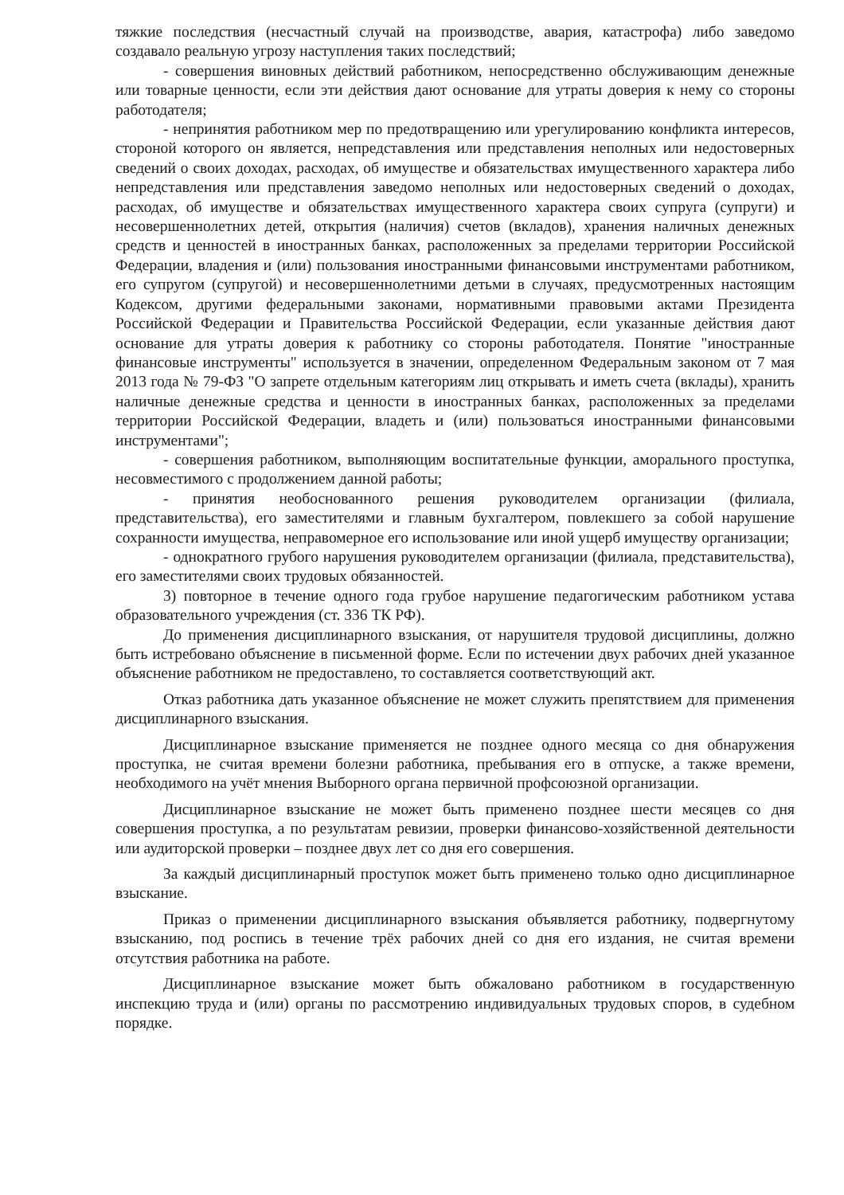тяжкие последствия (несчастный случай на производстве, авария, катастрофа) либо заведомо создавало реальную угрозу наступления таких последствий;
- совершения виновных действий работником, непосредственно обслуживающим денежные или товарные ценности, если эти действия дают основание для утраты доверия к нему со стороны работодателя;
- непринятия работником мер по предотвращению или урегулированию конфликта интересов, стороной которого он является, непредставления или представления неполных или недостоверных сведений о своих доходах, расходах, об имуществе и обязательствах имущественного характера либо непредставления или представления заведомо неполных или недостоверных сведений о доходах, расходах, об имуществе и обязательствах имущественного характера своих супруга (супруги) и несовершеннолетних детей, открытия (наличия) счетов (вкладов), хранения наличных денежных средств и ценностей в иностранных банках, расположенных за пределами территории Российской Федерации, владения и (или) пользования иностранными финансовыми инструментами работником, его супругом (супругой) и несовершеннолетними детьми в случаях, предусмотренных настоящим Кодексом, другими федеральными законами, нормативными правовыми актами Президента Российской Федерации и Правительства Российской Федерации, если указанные действия дают основание для утраты доверия к работнику со стороны работодателя. Понятие "иностранные финансовые инструменты" используется в значении, определенном Федеральным законом от 7 мая 2013 года № 79-ФЗ "О запрете отдельным категориям лиц открывать и иметь счета (вклады), хранить наличные денежные средства и ценности в иностранных банках, расположенных за пределами территории Российской Федерации, владеть и (или) пользоваться иностранными финансовыми инструментами";
- совершения работником, выполняющим воспитательные функции, аморального проступка, несовместимого с продолжением данной работы;
- принятия необоснованного решения руководителем организации (филиала, представительства), его заместителями и главным бухгалтером, повлекшего за собой нарушение сохранности имущества, неправомерное его использование или иной ущерб имуществу организации;
- однократного грубого нарушения руководителем организации (филиала, представительства), его заместителями своих трудовых обязанностей.
3) повторное в течение одного года грубое нарушение педагогическим работником устава образовательного учреждения (ст. 336 ТК РФ).
До применения дисциплинарного взыскания, от нарушителя трудовой дисциплины, должно быть истребовано объяснение в письменной форме. Если по истечении двух рабочих дней указанное объяснение работником не предоставлено, то составляется соответствующий акт.
Отказ работника дать указанное объяснение не может служить препятствием для применения дисциплинарного взыскания.
Дисциплинарное взыскание применяется не позднее одного месяца со дня обнаружения проступка, не считая времени болезни работника, пребывания его в отпуске, а также времени, необходимого на учёт мнения Выборного органа первичной профсоюзной организации.
Дисциплинарное взыскание не может быть применено позднее шести месяцев со дня совершения проступка, а по результатам ревизии, проверки финансово-хозяйственной деятельности или аудиторской проверки – позднее двух лет со дня его совершения.
За каждый дисциплинарный проступок может быть применено только одно дисциплинарное взыскание.
Приказ о применении дисциплинарного взыскания объявляется работнику, подвергнутому взысканию, под роспись в течение трёх рабочих дней со дня его издания, не считая времени отсутствия работника на работе.
Дисциплинарное взыскание может быть обжаловано работником в государственную инспекцию труда и (или) органы по рассмотрению индивидуальных трудовых споров, в судебном порядке.